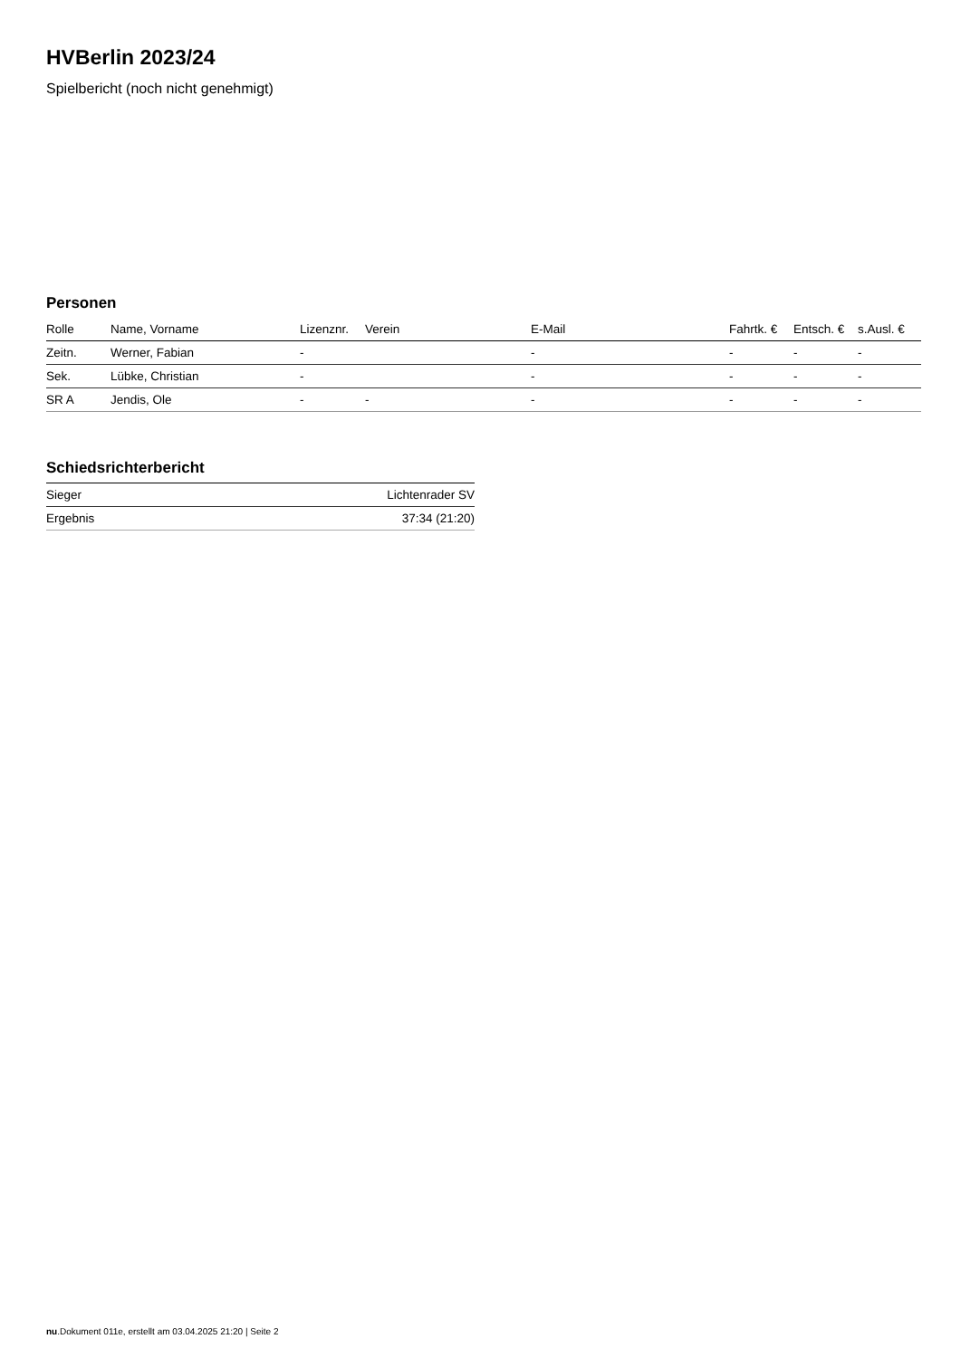HVBerlin 2023/24
Spielbericht (noch nicht genehmigt)
Personen
| Rolle | Name, Vorname | Lizenznr. | Verein | E-Mail | Fahrtk. € | Entsch. € | s.Ausl. € |
| --- | --- | --- | --- | --- | --- | --- | --- |
| Zeitn. | Werner, Fabian | - | | - | - | - | - |
| Sek. | Lübke, Christian | - | | - | - | - | - |
| SR A | Jendis, Ole | - | - | - | - | - | - |
Schiedsrichterbericht
| Sieger | Lichtenrader SV |
| Ergebnis | 37:34 (21:20) |
nu.Dokument 011e, erstellt am 03.04.2025 21:20 | Seite 2